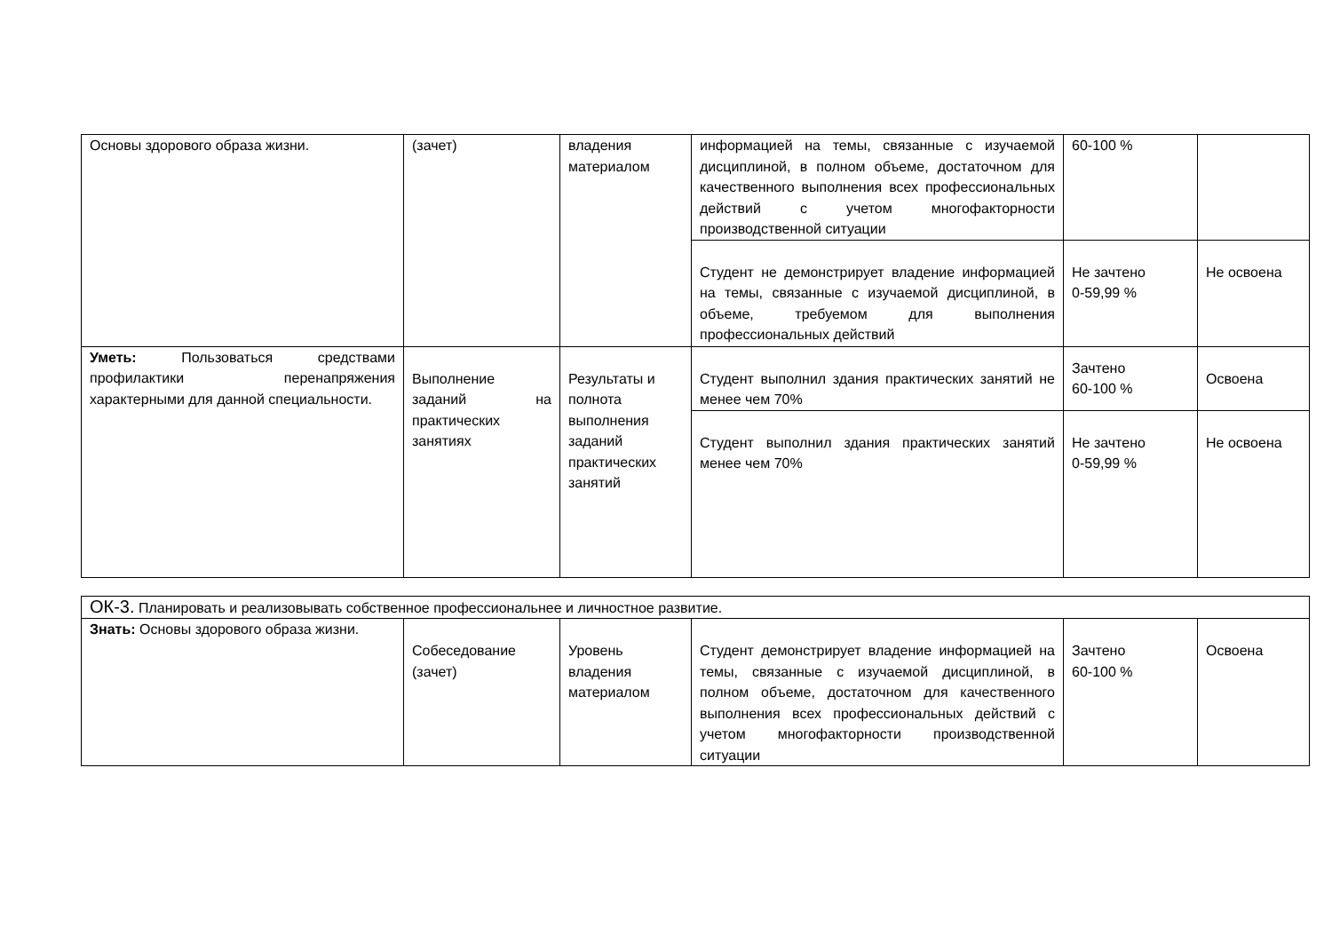| Основы здорового образа жизни. | (зачет) | владения материалом | информацией на темы, связанные с изучаемой дисциплиной, в полном объеме, достаточном для качественного выполнения всех профессиональных действий с учетом многофакторности производственной ситуации | 60-100 % | |
| | | | Студент не демонстрирует владение информацией на темы, связанные с изучаемой дисциплиной, в объеме, требуемом для выполнения профессиональных действий | Не зачтено 0-59,99 % | Не освоена |
| Уметь: Пользоваться средствами профилактики перенапряжения характерными для данной специальности. | Выполнение заданий на практических занятиях | Результаты и полнота выполнения заданий практических занятий | Студент выполнил здания практических занятий не менее чем 70% | Зачтено 60-100 % | Освоена |
| | | | Студент выполнил здания практических занятий менее чем 70% | Не зачтено 0-59,99 % | Не освоена |
| ОК-3. Планировать и реализовывать собственное профессиональнее и личностное развитие. | | | | | |
| Знать: Основы здорового образа жизни. | Собеседование (зачет) | Уровень владения материалом | Студент демонстрирует владение информацией на темы, связанные с изучаемой дисциплиной, в полном объеме, достаточном для качественного выполнения всех профессиональных действий с учетом многофакторности производственной ситуации | Зачтено 60-100 % | Освоена |